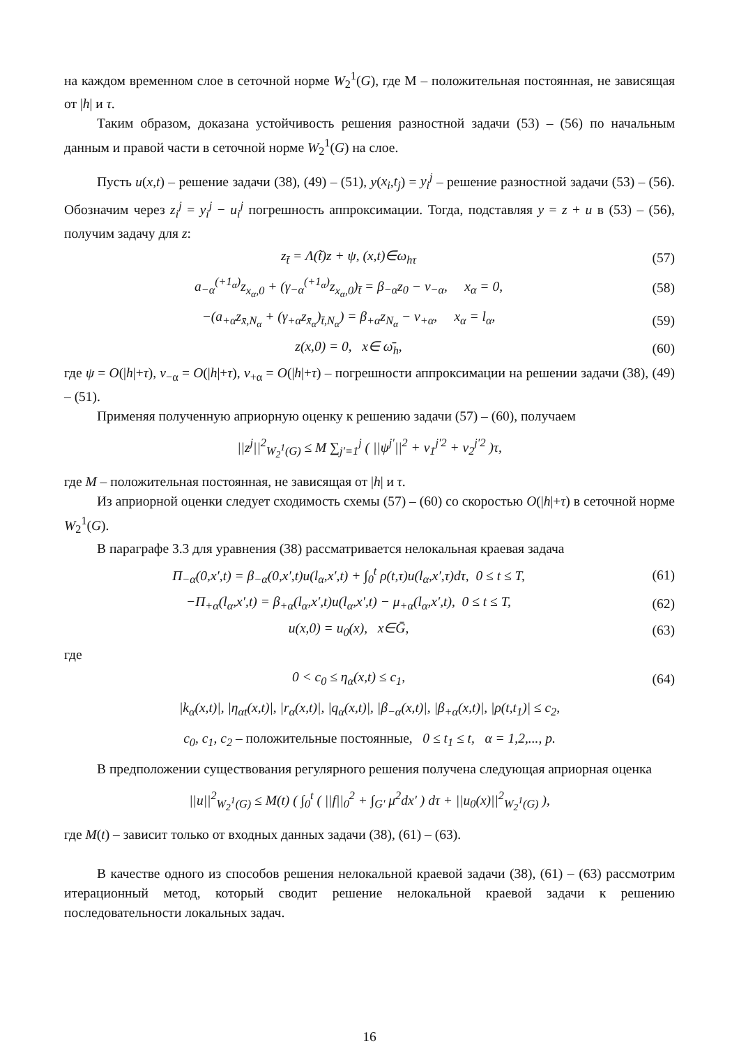на каждом временном слое в сеточной норме W<sub>2</sub><sup>1</sup>(G), где М – положительная постоянная, не зависящая от |h| и τ.
Таким образом, доказана устойчивость решения разностной задачи (53) – (56) по начальным данным и правой части в сеточной норме W<sub>2</sub><sup>1</sup>(G) на слое.
Пусть u(x,t) – решение задачи (38), (49) – (51), y(x<sub>i</sub>,t<sub>j</sub>) = y<sub>i</sub><sup>j</sup> – решение разностной задачи (53) – (56). Обозначим через z<sub>i</sub><sup>j</sup> = y<sub>i</sub><sup>j</sup> − u<sub>i</sub><sup>j</sup> погрешность аппроксимации. Тогда, подставляя y = z + u в (53) – (56), получим задачу для z:
z<sub>t̄</sub> = Λ(t̃)z + ψ, (x,t)∈ω<sub>hτ</sub> (57)
a<sub>−α</sub><sup>(+1<sub>α</sub>)</sup>z<sub>x<sub>α</sub>,0</sub> + (γ<sub>−α</sub><sup>(+1<sub>α</sub>)</sup>z<sub>x<sub>α</sub>,0</sub>)<sub>t̄</sub> = β<sub>−α</sub>z<sub>0</sub> − ν<sub>−α</sub>, x<sub>α</sub> = 0, (58)
−(a<sub>+α</sub>z<sub>x̄,N<sub>α</sub></sub> + (γ<sub>+α</sub>z<sub>x̄<sub>α</sub></sub>)<sub>t̄,N<sub>α</sub></sub>) = β<sub>+α</sub>z<sub>N<sub>α</sub></sub> − ν<sub>+α</sub>, x<sub>α</sub> = l<sub>α</sub>, (59)
z(x,0) = 0, x∈ ω̄<sub>h</sub>, (60)
где ψ = O(|h|+τ), ν<sub>−α</sub> = O(|h|+τ), ν<sub>+α</sub> = O(|h|+τ) – погрешности аппроксимации на решении задачи (38), (49) – (51).
Применяя полученную априорную оценку к решению задачи (57) – (60), получаем
||z<sup>j</sup>||<sup>2</sup><sub>W<sub>2</sub><sup>1</sup>(G)</sub> ≤ M ∑<sub>j′=1</sub><sup>j</sup> ( ||ψ<sup>j′</sup>||<sup>2</sup> + ν<sub>1</sub><sup>j′2</sup> + ν<sub>2</sub><sup>j′2</sup> )τ,
где M – положительная постоянная, не зависящая от |h| и τ.
Из априорной оценки следует сходимость схемы (57) – (60) со скоростью O(|h|+τ) в сеточной норме W<sub>2</sub><sup>1</sup>(G).
В параграфе 3.3 для уравнения (38) рассматривается нелокальная краевая задача
Π<sub>−α</sub>(0,x′,t) = β<sub>−α</sub>(0,x′,t)u(l<sub>α</sub>,x′,t) + ∫<sub>0</sub><sup>t</sup> ρ(t,τ)u(l<sub>α</sub>,x′,τ)dτ, 0 ≤ t ≤ T, (61)
−Π<sub>+α</sub>(l<sub>α</sub>,x′,t) = β<sub>+α</sub>(l<sub>α</sub>,x′,t)u(l<sub>α</sub>,x′,t) − μ<sub>+α</sub>(l<sub>α</sub>,x′,t), 0 ≤ t ≤ T, (62)
u(x,0) = u<sub>0</sub>(x), x∈Ḡ, (63)
где
0 < c<sub>0</sub> ≤ η<sub>α</sub>(x,t) ≤ c<sub>1</sub>, (64)
|k<sub>α</sub>(x,t)|, |η<sub>αt</sub>(x,t)|, |r<sub>α</sub>(x,t)|, |q<sub>α</sub>(x,t)|, |β<sub>−α</sub>(x,t)|, |β<sub>+α</sub>(x,t)|, |ρ(t,t<sub>1</sub>)| ≤ c<sub>2</sub>,
c<sub>0</sub>, c<sub>1</sub>, c<sub>2</sub> – положительные постоянные, 0 ≤ t<sub>1</sub> ≤ t, α = 1,2,..., p.
В предположении существования регулярного решения получена следующая априорная оценка
||u||<sup>2</sup><sub>W<sub>2</sub><sup>1</sup>(G)</sub> ≤ M(t) ( ∫<sub>0</sub><sup>t</sup> ( ||f||<sub>0</sub><sup>2</sup> + ∫<sub>G′</sub> μ<sup>2</sup>dx′ ) dτ + ||u<sub>0</sub>(x)||<sup>2</sup><sub>W<sub>2</sub><sup>1</sup>(G)</sub> ),
где M(t) – зависит только от входных данных задачи (38), (61) – (63).
В качестве одного из способов решения нелокальной краевой задачи (38), (61) – (63) рассмотрим итерационный метод, который сводит решение нелокальной краевой задачи к решению последовательности локальных задач.
16